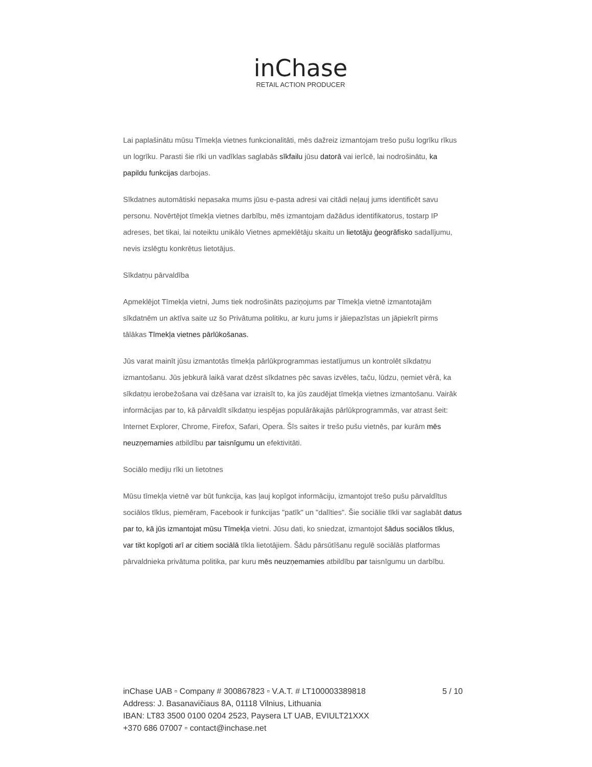inChase
RETAIL ACTION PRODUCER
Lai paplašinātu mūsu Tīmekļa vietnes funkcionalitāti, mēs dažreiz izmantojam trešo pušu logrīku rīkus un logrīku. Parasti šie rīki un vadīklas saglabās sīkfailu jūsu datorā vai ierīcē, lai nodrošinātu, ka papildu funkcijas darbojas.
Sīkdatnes automātiski nepasaka mums jūsu e-pasta adresi vai citādi neļauj jums identificēt savu personu. Novērtējot tīmekļa vietnes darbību, mēs izmantojam dažādus identifikatorus, tostarp IP adreses, bet tikai, lai noteiktu unikālo Vietnes apmeklētāju skaitu un lietotāju ģeogrāfisko sadalījumu, nevis izslēgtu konkrētus lietotājus.
Sīkdatņu pārvaldība
Apmeklējot Tīmekļa vietni, Jums tiek nodrošināts paziņojums par Tīmekļa vietnē izmantotajām sīkdatnēm un aktīva saite uz šo Privātuma politiku, ar kuru jums ir jāiepazīstas un jāpiekrīt pirms tālākas Tīmekļa vietnes pārlūkošanas.
Jūs varat mainīt jūsu izmantotās tīmekļa pārlūkprogrammas iestatījumus un kontrolēt sīkdatņu izmantošanu. Jūs jebkurā laikā varat dzēst sīkdatnes pēc savas izvēles, taču, lūdzu, ņemiet vērā, ka sīkdatņu ierobežošana vai dzēšana var izraisīt to, ka jūs zaudējat tīmekļa vietnes izmantošanu. Vairāk informācijas par to, kā pārvaldīt sīkdatņu iespējas populārākajās pārlūkprogrammās, var atrast šeit: Internet Explorer, Chrome, Firefox, Safari, Opera. Šīs saites ir trešo pušu vietnēs, par kurām mēs neuzņemamies atbildību par taisnīgumu un efektivitāti.
Sociālo mediju rīki un lietotnes
Mūsu tīmekļa vietnē var būt funkcija, kas ļauj kopīgot informāciju, izmantojot trešo pušu pārvaldītus sociālos tīklus, piemēram, Facebook ir funkcijas "patīk" un "dalīties". Šie sociālie tīkli var saglabāt datus par to, kā jūs izmantojat mūsu Tīmekļa vietni. Jūsu dati, ko sniedzat, izmantojot šādus sociālos tīklus, var tikt kopīgoti arī ar citiem sociālā tīkla lietotājiem. Šādu pārsūtīšanu regulē sociālās platformas pārvaldnieka privātuma politika, par kuru mēs neuzņemamies atbildību par taisnīgumu un darbību.
5 / 10 inChase UAB ▫ Company # 300867823 ▫ V.A.T. # LT100003389818
Address: J. Basanavičiaus 8A, 01118 Vilnius, Lithuania
IBAN: LT83 3500 0100 0204 2523, Paysera LT UAB, EVIULT21XXX
+370 686 07007 ▫ contact@inchase.net